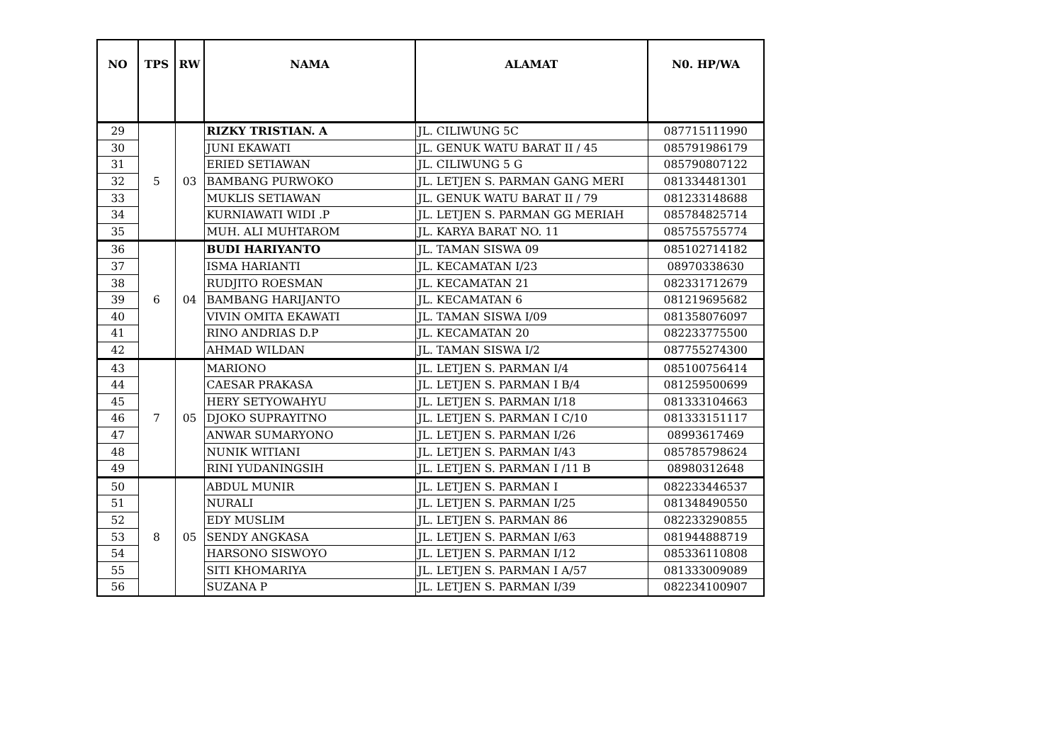| NO | TPS | RW | NAMA | ALAMAT | N0. HP/WA |
| --- | --- | --- | --- | --- | --- |
| 29 | 5 | 03 | RIZKY TRISTIAN. A | JL. CILIWUNG 5C | 087715111990 |
| 30 | | | JUNI EKAWATI | JL. GENUK WATU BARAT II / 45 | 085791986179 |
| 31 | | | ERIED SETIAWAN | JL. CILIWUNG 5 G | 085790807122 |
| 32 | | | BAMBANG PURWOKO | JL. LETJEN S. PARMAN GANG MERI | 081334481301 |
| 33 | | | MUKLIS SETIAWAN | JL. GENUK WATU BARAT II / 79 | 081233148688 |
| 34 | | | KURNIAWATI WIDI .P | JL. LETJEN S. PARMAN GG MERIAH | 085784825714 |
| 35 | | | MUH. ALI MUHTAROM | JL. KARYA BARAT NO. 11 | 085755755774 |
| 36 | 6 | 04 | BUDI HARIYANTO | JL. TAMAN SISWA 09 | 085102714182 |
| 37 | | | ISMA HARIANTI | JL. KECAMATAN I/23 | 08970338630 |
| 38 | | | RUDJITO ROESMAN | JL. KECAMATAN 21 | 082331712679 |
| 39 | | | BAMBANG HARIJANTO | JL. KECAMATAN 6 | 081219695682 |
| 40 | | | VIVIN OMITA EKAWATI | JL. TAMAN SISWA I/09 | 081358076097 |
| 41 | | | RINO ANDRIAS D.P | JL. KECAMATAN 20 | 082233775500 |
| 42 | | | AHMAD WILDAN | JL. TAMAN SISWA I/2 | 087755274300 |
| 43 | 7 | 05 | MARIONO | JL. LETJEN S. PARMAN I/4 | 085100756414 |
| 44 | | | CAESAR PRAKASA | JL. LETJEN S. PARMAN I B/4 | 081259500699 |
| 45 | | | HERY SETYOWAHYU | JL. LETJEN S. PARMAN I/18 | 081333104663 |
| 46 | | | DJOKO SUPRAYITNO | JL. LETJEN S. PARMAN I C/10 | 081333151117 |
| 47 | | | ANWAR SUMARYONO | JL. LETJEN S. PARMAN I/26 | 08993617469 |
| 48 | | | NUNIK WITIANI | JL. LETJEN S. PARMAN I/43 | 085785798624 |
| 49 | | | RINI YUDANINGSIH | JL. LETJEN S. PARMAN I /11 B | 08980312648 |
| 50 | 8 | 05 | ABDUL MUNIR | JL. LETJEN S. PARMAN I | 082233446537 |
| 51 | | | NURALI | JL. LETJEN S. PARMAN I/25 | 081348490550 |
| 52 | | | EDY MUSLIM | JL. LETJEN S. PARMAN 86 | 082233290855 |
| 53 | | | SENDY ANGKASA | JL. LETJEN S. PARMAN I/63 | 081944888719 |
| 54 | | | HARSONO SISWOYO | JL. LETJEN S. PARMAN I/12 | 085336110808 |
| 55 | | | SITI KHOMARIYA | JL. LETJEN S. PARMAN I A/57 | 081333009089 |
| 56 | | | SUZANA P | JL. LETJEN S. PARMAN I/39 | 082234100907 |